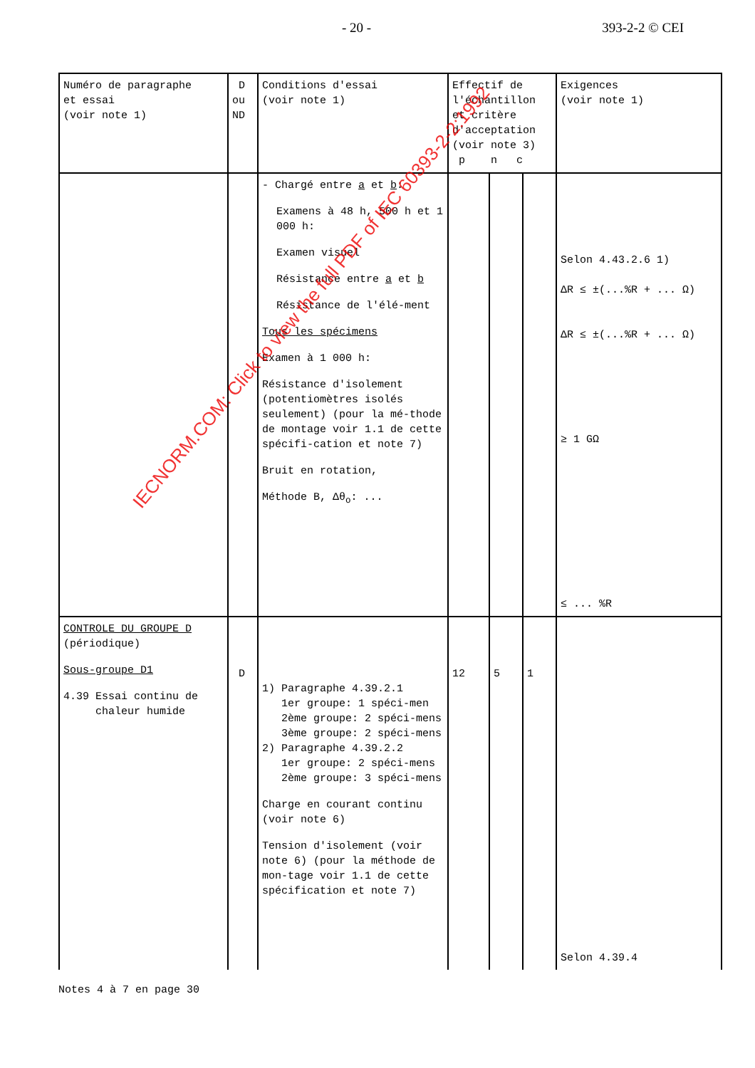- 20 - 393-2-2 © CEI
| Numéro de paragraphe et essai (voir note 1) | D ou ND | Conditions d'essai (voir note 1) | Effectif de l'échantillon et critère d'acceptation (voir note 3) p n c | | | Exigences (voir note 1) |
| | | - Chargé entre a et b : Examens à 48 h, 500 h et 1 000 h: Examen visuel Résistance entre a et b Résistance de l'élé-ment Tous les spécimens Examen à 1 000 h: Résistance d'isolement (potentiomètres isolés seulement) (pour la mé-thode de montage voir 1.1 de cette spécifi-cation et note 7) Bruit en rotation, Méthode B, Δθ<sub>o</sub>: ... | | | | Selon 4.43.2.6 1) ΔR ≤ ±(...%R + ... Ω) ΔR ≤ ±(...%R + ... Ω) ≥ 1 GΩ ≤ ... %R |
| CONTROLE DU GROUPE D (périodique) Sous-groupe D1 4.39 Essai continu de chaleur humide | D | 1) Paragraphe 4.39.2.1 1er groupe: 1 spéci-men 2ème groupe: 2 spéci-mens 3ème groupe: 2 spéci-mens 2) Paragraphe 4.39.2.2 1er groupe: 2 spéci-mens 2ème groupe: 3 spéci-mens Charge en courant continu (voir note 6) Tension d'isolement (voir note 6) (pour la méthode de mon-tage voir 1.1 de cette spécification et note 7) | 12 | 5 | 1 | Selon 4.39.4 |
Notes 4 à 7 en page 30
IECNORM.COM: Click to view the full PDF of IEC 60393-2-2:1992